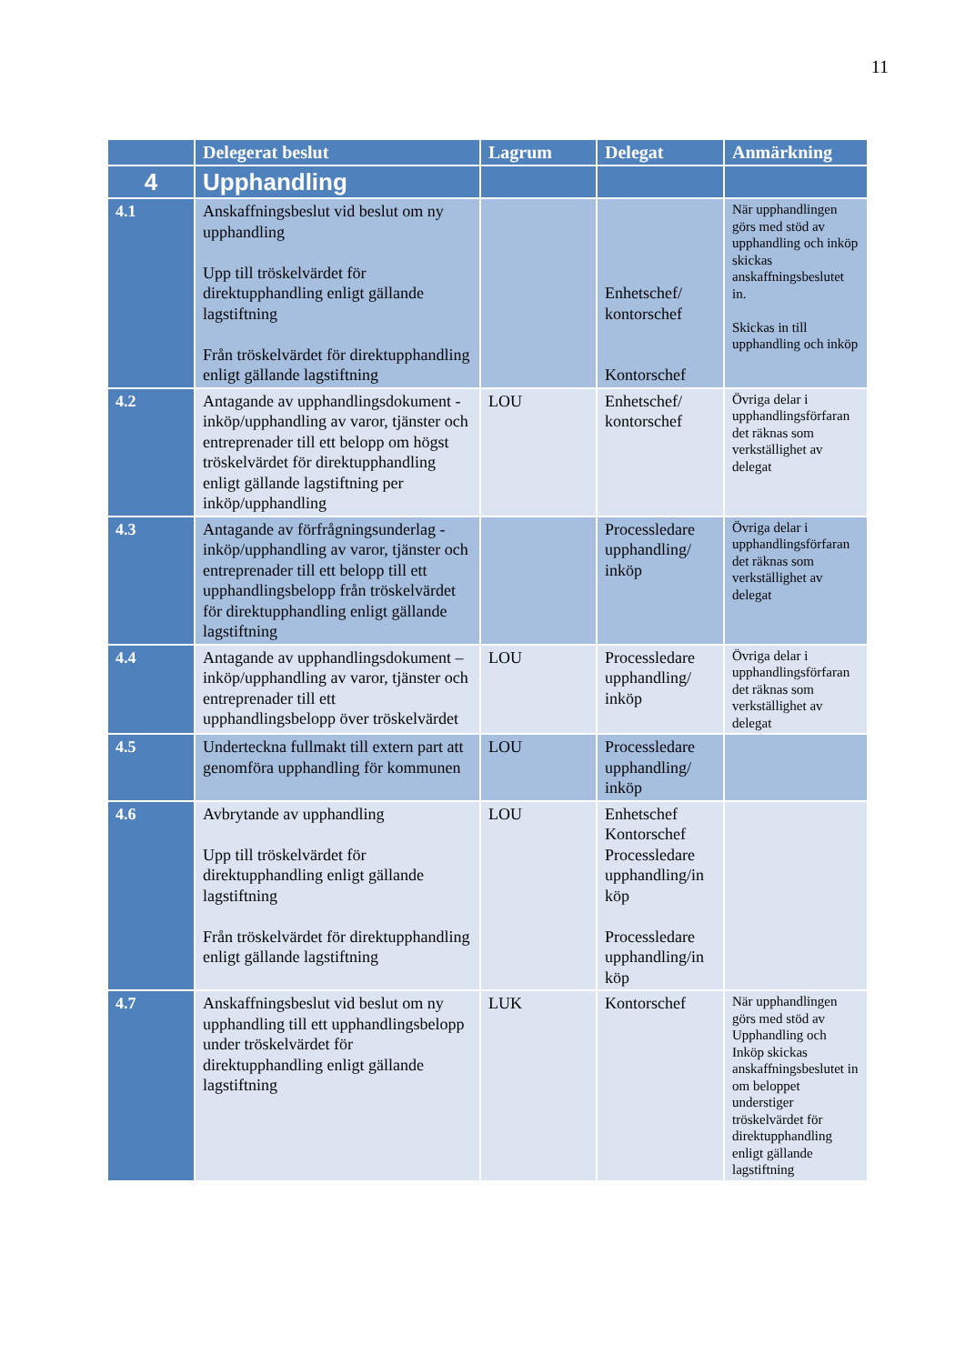11
| | Delegerat beslut | Lagrum | Delegat | Anmärkning |
| --- | --- | --- | --- | --- |
| 4 | Upphandling | | | |
| 4.1 | Anskaffningsbeslut vid beslut om ny upphandling Upp till tröskelvärdet för direktupphandling enligt gällande lagstiftning Från tröskelvärdet för direktupphandling enligt gällande lagstiftning | | Enhetschef/ kontorschef Kontorschef | När upphandlingen görs med stöd av upphandling och inköp skickas anskaffningsbeslutet in. Skickas in till upphandling och inköp |
| 4.2 | Antagande av upphandlingsdokument - inköp/upphandling av varor, tjänster och entreprenader till ett belopp om högst tröskelvärdet för direktupphandling enligt gällande lagstiftning per inköp/upphandling | LOU | Enhetschef/ kontorschef | Övriga delar i upphandlingsförfaran det räknas som verkställighet av delegat |
| 4.3 | Antagande av förfrågningsunderlag - inköp/upphandling av varor, tjänster och entreprenader till ett belopp till ett upphandlingsbelopp från tröskelvärdet för direktupphandling enligt gällande lagstiftning | | Processledare upphandling/ inköp | Övriga delar i upphandlingsförfaran det räknas som verkställighet av delegat |
| 4.4 | Antagande av upphandlingsdokument – inköp/upphandling av varor, tjänster och entreprenader till ett upphandlingsbelopp över tröskelvärdet | LOU | Processledare upphandling/ inköp | Övriga delar i upphandlingsförfaran det räknas som verkställighet av delegat |
| 4.5 | Underteckna fullmakt till extern part att genomföra upphandling för kommunen | LOU | Processledare upphandling/ inköp | |
| 4.6 | Avbrytande av upphandling Upp till tröskelvärdet för direktupphandling enligt gällande lagstiftning Från tröskelvärdet för direktupphandling enligt gällande lagstiftning | LOU | Enhetschef Kontorschef Processledare upphandling/in köp Processledare upphandling/in köp | |
| 4.7 | Anskaffningsbeslut vid beslut om ny upphandling till ett upphandlingsbelopp under tröskelvärdet för direktupphandling enligt gällande lagstiftning | LUK | Kontorschef | När upphandlingen görs med stöd av Upphandling och Inköp skickas anskaffningsbeslutet in om beloppet understiger tröskelvärdet för direktupphandling enligt gällande lagstiftning |